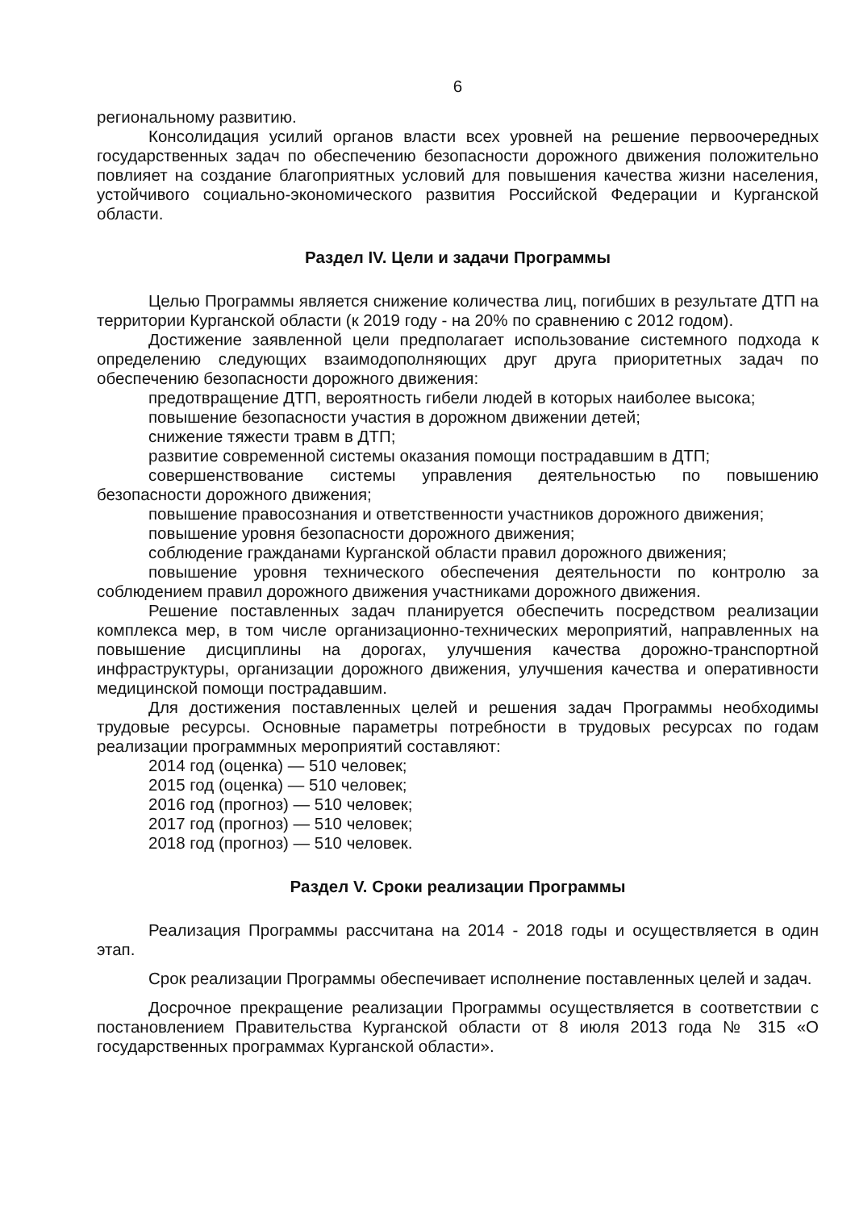6
региональному развитию.
Консолидация усилий органов власти всех уровней на решение первоочередных государственных задач по обеспечению безопасности дорожного движения положительно повлияет на создание благоприятных условий для повышения качества жизни населения, устойчивого социально-экономического развития Российской Федерации и Курганской области.
Раздел IV. Цели и задачи Программы
Целью Программы является снижение количества лиц, погибших в результате ДТП на территории Курганской области (к 2019 году - на 20% по сравнению с 2012 годом).
Достижение заявленной цели предполагает использование системного подхода к определению следующих взаимодополняющих друг друга приоритетных задач по обеспечению безопасности дорожного движения:
предотвращение ДТП, вероятность гибели людей в которых наиболее высока;
повышение безопасности участия в дорожном движении детей;
снижение тяжести травм в ДТП;
развитие современной системы оказания помощи пострадавшим в ДТП;
совершенствование системы управления деятельностью по повышению безопасности дорожного движения;
повышение правосознания и ответственности участников дорожного движения;
повышение уровня безопасности дорожного движения;
соблюдение гражданами Курганской области правил дорожного движения;
повышение уровня технического обеспечения деятельности по контролю за соблюдением правил дорожного движения участниками дорожного движения.
Решение поставленных задач планируется обеспечить посредством реализации комплекса мер, в том числе организационно-технических мероприятий, направленных на повышение дисциплины на дорогах, улучшения качества дорожно-транспортной инфраструктуры, организации дорожного движения, улучшения качества и оперативности медицинской помощи пострадавшим.
Для достижения поставленных целей и решения задач Программы необходимы трудовые ресурсы. Основные параметры потребности в трудовых ресурсах по годам реализации программных мероприятий составляют:
2014 год (оценка) — 510 человек;
2015 год (оценка) — 510 человек;
2016 год (прогноз) — 510 человек;
2017 год (прогноз) — 510 человек;
2018 год (прогноз) — 510 человек.
Раздел V. Сроки реализации Программы
Реализация Программы рассчитана на 2014 - 2018 годы и осуществляется в один этап.
Срок реализации Программы обеспечивает исполнение поставленных целей и задач.
Досрочное прекращение реализации Программы осуществляется в соответствии с постановлением Правительства Курганской области от 8 июля 2013 года № 315 «О государственных программах Курганской области».